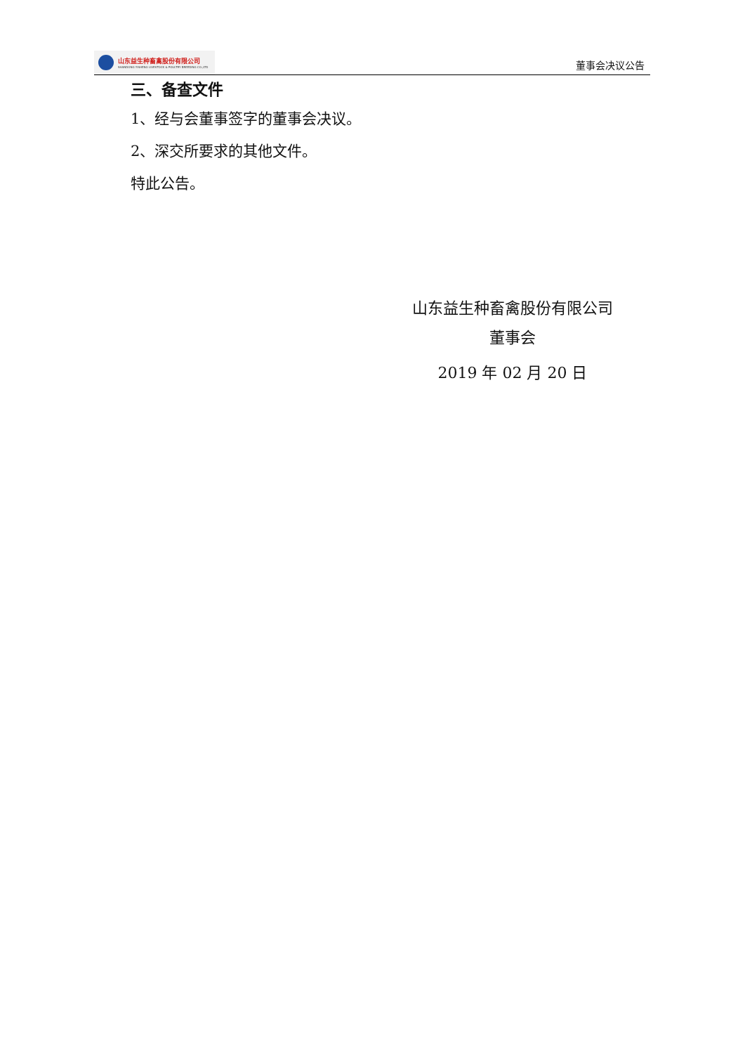山东益生种畜禽股份有限公司
SHANDONG YISHENG LIVESTOCK & POULTRY BREEDING CO.,LTD
董事会决议公告
三、备查文件
1、经与会董事签字的董事会决议。
2、深交所要求的其他文件。
特此公告。
山东益生种畜禽股份有限公司
董事会
2019 年 02 月 20 日